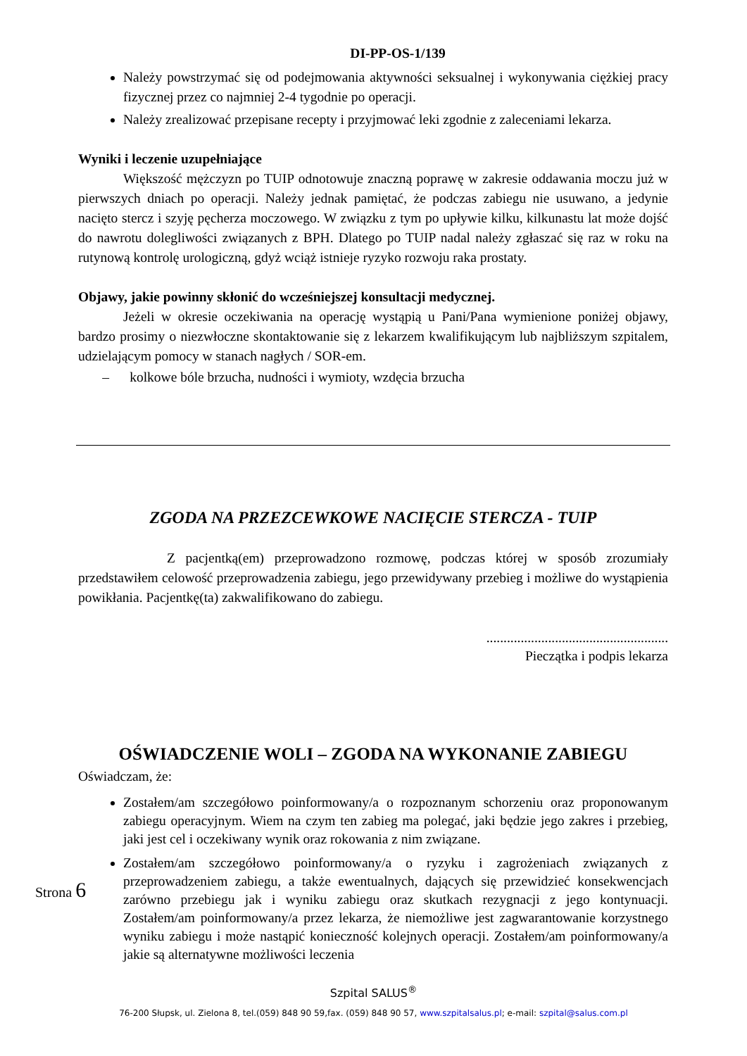DI-PP-OS-1/139
Należy powstrzymać się od podejmowania aktywności seksualnej i wykonywania ciężkiej pracy fizycznej przez co najmniej 2-4 tygodnie po operacji.
Należy zrealizować przepisane recepty i przyjmować leki zgodnie z zaleceniami lekarza.
Wyniki i leczenie uzupełniające
Większość mężczyzn po TUIP odnotowuje znaczną poprawę w zakresie oddawania moczu już w pierwszych dniach po operacji. Należy jednak pamiętać, że podczas zabiegu nie usuwano, a jedynie nacięto stercz i szyję pęcherza moczowego. W związku z tym po upływie kilku, kilkunastu lat może dojść do nawrotu dolegliwości związanych z BPH. Dlatego po TUIP nadal należy zgłaszać się raz w roku na rutynową kontrolę urologiczną, gdyż wciąż istnieje ryzyko rozwoju raka prostaty.
Objawy, jakie powinny skłonić do wcześniejszej konsultacji medycznej.
Jeżeli w okresie oczekiwania na operację wystąpią u Pani/Pana wymienione poniżej objawy, bardzo prosimy o niezwłoczne skontaktowanie się z lekarzem kwalifikującym lub najbliższym szpitalem, udzielającym pomocy w stanach nagłych / SOR-em.
– kolkowe bóle brzucha, nudności i wymioty, wzdęcia brzucha
ZGODA NA PRZEZCEWKOWE NACIĘCIE STERCZA - TUIP
Z pacjentką(em) przeprowadzono rozmowę, podczas której w sposób zrozumiały przedstawiłem celowość przeprowadzenia zabiegu, jego przewidywany przebieg i możliwe do wystąpienia powikłania. Pacjentkę(ta) zakwalifikowano do zabiegu.
.....................................................
Pieczątka i podpis lekarza
OŚWIADCZENIE WOLI – ZGODA NA WYKONANIE ZABIEGU
Oświadczam, że:
Zostałem/am szczegółowo poinformowany/a o rozpoznanym schorzeniu oraz proponowanym zabiegu operacyjnym. Wiem na czym ten zabieg ma polegać, jaki będzie jego zakres i przebieg, jaki jest cel i oczekiwany wynik oraz rokowania z nim związane.
Zostałem/am szczegółowo poinformowany/a o ryzyku i zagrożeniach związanych z przeprowadzeniem zabiegu, a także ewentualnych, dających się przewidzieć konsekwencjach zarówno przebiegu jak i wyniku zabiegu oraz skutkach rezygnacji z jego kontynuacji. Zostałem/am poinformowany/a przez lekarza, że niemożliwe jest zagwarantowanie korzystnego wyniku zabiegu i może nastąpić konieczność kolejnych operacji. Zostałem/am poinformowany/a jakie są alternatywne możliwości leczenia
Strona 6
Szpital SALUS<sup>®</sup>
76-200 Słupsk, ul. Zielona 8, tel.(059) 848 90 59,fax. (059) 848 90 57, www.szpitalsalus.pl; e-mail: szpital@salus.com.pl